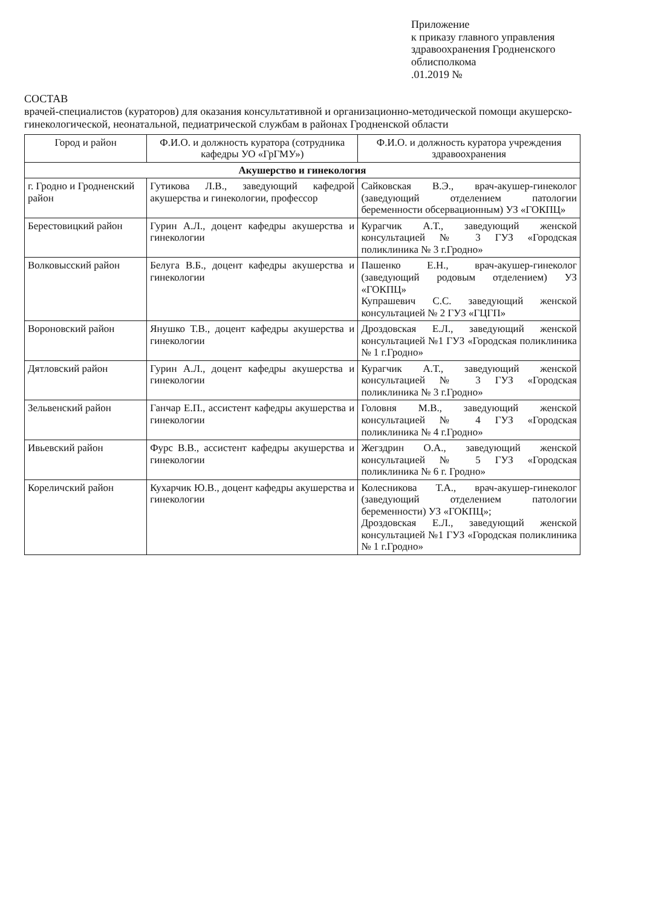Приложение
к приказу главного управления здравоохранения Гродненского облисполкома
.01.2019 №
СОСТАВ
врачей-специалистов (кураторов) для оказания консультативной и организационно-методической помощи акушерско-гинекологической, неонатальной, педиатрической службам в районах Гродненской области
| Город и район | Ф.И.О. и должность куратора (сотрудника кафедры УО «ГрГМУ») | Ф.И.О. и должность куратора учреждения здравоохранения |
| --- | --- | --- |
| Акушерство и гинекология | | |
| г. Гродно и Гродненский район | Гутикова Л.В., заведующий кафедрой акушерства и гинекологии, профессор | Сайковская В.Э., врач-акушер-гинеколог (заведующий отделением патологии беременности обсервационным) УЗ «ГОКПЦ» |
| Берестовицкий район | Гурин А.Л., доцент кафедры акушерства и гинекологии | Курагчик А.Т., заведующий женской консультацией № 3 ГУЗ «Городская поликлиника № 3 г.Гродно» |
| Волковысский район | Белуга В.Б., доцент кафедры акушерства и гинекологии | Пашенко Е.Н., врач-акушер-гинеколог (заведующий родовым отделением) УЗ «ГОКПЦ» Купрашевич С.С. заведующий женской консультацией № 2 ГУЗ «ГЦГП» |
| Вороновский район | Янушко Т.В., доцент кафедры акушерства и гинекологии | Дроздовская Е.Л., заведующий женской консультацией №1 ГУЗ «Городская поликлиника № 1 г.Гродно» |
| Дятловский район | Гурин А.Л., доцент кафедры акушерства и гинекологии | Курагчик А.Т., заведующий женской консультацией № 3 ГУЗ «Городская поликлиника № 3 г.Гродно» |
| Зельвенский район | Ганчар Е.П., ассистент кафедры акушерства и гинекологии | Головня М.В., заведующий женской консультацией № 4 ГУЗ «Городская поликлиника № 4 г.Гродно» |
| Ивьевский район | Фурс В.В., ассистент кафедры акушерства и гинекологии | Жегздрин О.А., заведующий женской консультацией № 5 ГУЗ «Городская поликлиника № 6 г. Гродно» |
| Кореличский район | Кухарчик Ю.В., доцент кафедры акушерства и гинекологии | Колесникова Т.А., врач-акушер-гинеколог (заведующий отделением патологии беременности) УЗ «ГОКПЦ»; Дроздовская Е.Л., заведующий женской консультацией №1 ГУЗ «Городская поликлиника № 1 г.Гродно» |